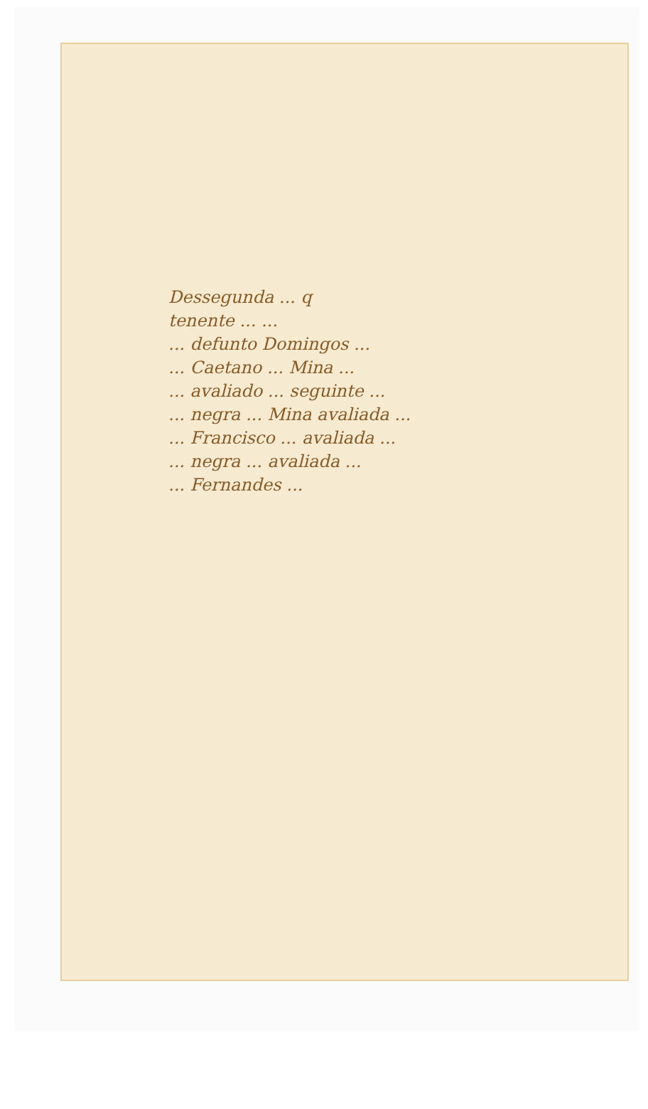Dessegunda ... q
tenente ... ...
... defunto Domingos ...
... Caetano ... Mina ...
... avaliado ... seguinte ...
... negra ... Mina avaliada ...
... Francisco ... avaliada ...
... negra ... avaliada ...
... Fernandes ...